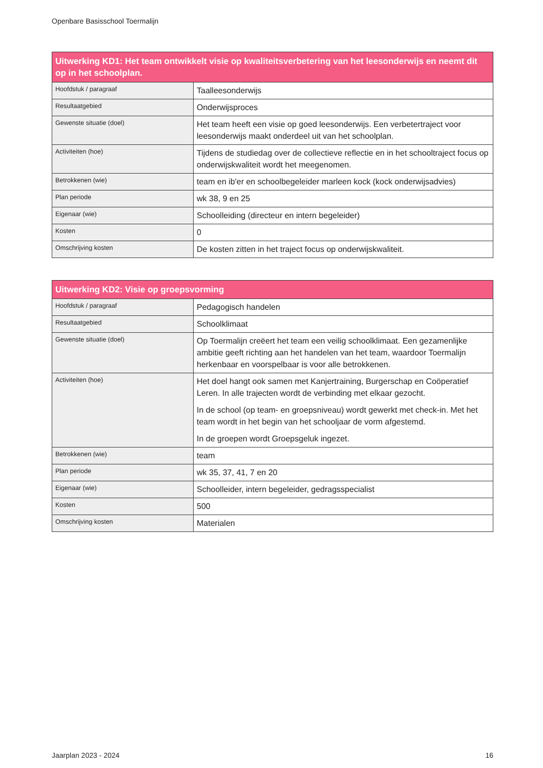Openbare Basisschool Toermalijn
| Uitwerking KD1: Het team ontwikkelt visie op kwaliteitsverbetering van het leesonderwijs en neemt dit op in het schoolplan. | |
| --- | --- |
| Hoofdstuk / paragraaf | Taalleesonderwijs |
| Resultaatgebied | Onderwijsproces |
| Gewenste situatie (doel) | Het team heeft een visie op goed leesonderwijs. Een verbetertraject voor leesonderwijs maakt onderdeel uit van het schoolplan. |
| Activiteiten (hoe) | Tijdens de studiedag over de collectieve reflectie en in het schooltraject focus op onderwijskwaliteit wordt het meegenomen. |
| Betrokkenen (wie) | team en ib'er en schoolbegeleider marleen kock (kock onderwijsadvies) |
| Plan periode | wk 38, 9 en 25 |
| Eigenaar (wie) | Schoolleiding (directeur en intern begeleider) |
| Kosten | 0 |
| Omschrijving kosten | De kosten zitten in het traject focus op onderwijskwaliteit. |
| Uitwerking KD2: Visie op groepsvorming | |
| --- | --- |
| Hoofdstuk / paragraaf | Pedagogisch handelen |
| Resultaatgebied | Schoolklimaat |
| Gewenste situatie (doel) | Op Toermalijn creëert het team een veilig schoolklimaat. Een gezamenlijke ambitie geeft richting aan het handelen van het team, waardoor Toermalijn herkenbaar en voorspelbaar is voor alle betrokkenen. |
| Activiteiten (hoe) | Het doel hangt ook samen met Kanjertraining, Burgerschap en Coöperatief Leren. In alle trajecten wordt de verbinding met elkaar gezocht. In de school (op team- en groepsniveau) wordt gewerkt met check-in. Met het team wordt in het begin van het schooljaar de vorm afgestemd. In de groepen wordt Groepsgeluk ingezet. |
| Betrokkenen (wie) | team |
| Plan periode | wk 35, 37, 41, 7 en 20 |
| Eigenaar (wie) | Schoolleider, intern begeleider, gedragsspecialist |
| Kosten | 500 |
| Omschrijving kosten | Materialen |
Jaarplan 2023 - 2024 16